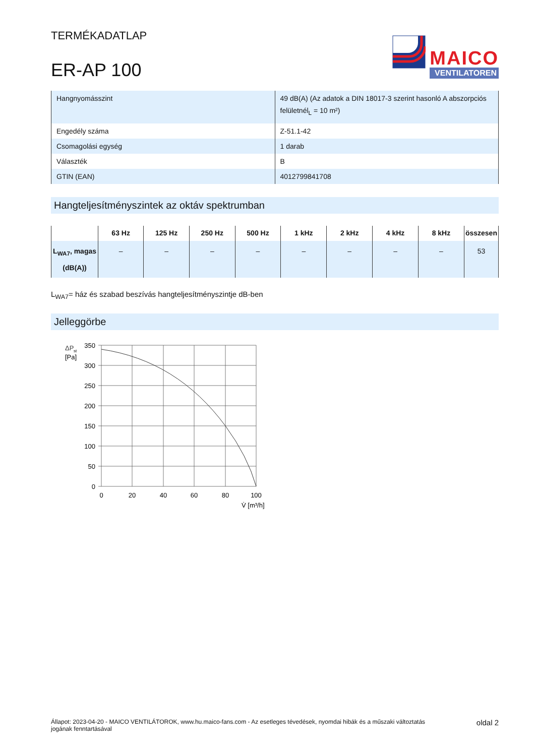TERMÉKADATLAP
ER-AP 100
MAICO
VENTILATOREN
| Hangnyomásszint | 49 dB(A) (Az adatok a DIN 18017-3 szerint hasonló A abszorpciós felületnél<sub>L</sub> = 10 m²) |
| Engedély száma | Z-51.1-42 |
| Csomagolási egység | 1 darab |
| Választék | B |
| GTIN (EAN) | 4012799841708 |
Hangteljesítményszintek az oktáv spektrumban
| | 63 Hz | 125 Hz | 250 Hz | 500 Hz | 1 kHz | 2 kHz | 4 kHz | 8 kHz | összesen |
| --- | --- | --- | --- | --- | --- | --- | --- | --- | --- |
| L<sub>WA7</sub>, magas (dB(A)) | – | – | – | – | – | – | – | – | 53 |
L<sub>WA7</sub>= ház és szabad beszívás hangteljesítményszintje dB-ben
Jelleggörbe
ΔP
st
[Pa]
350
300
250
200
150
100
50
0
0
20
40
60
80
100
V̇ [m³/h]
Állapot: 2023-04-20 - MAICO VENTILÁTOROK, www.hu.maico-fans.com - Az esetleges tévedések, nyomdai hibák és a műszaki változtatás
jogának fenntartásával
oldal 2